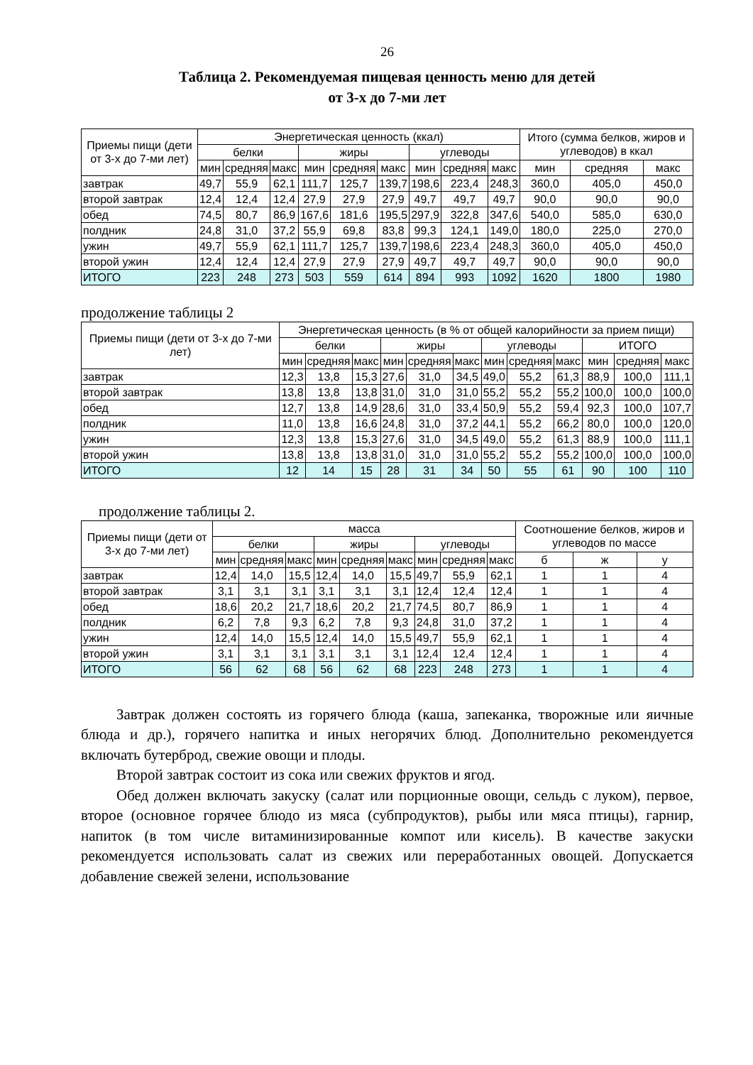26
Таблица 2. Рекомендуемая пищевая ценность меню для детей
от 3-х до 7-ми лет
| Приемы пищи (дети от 3-х до 7-ми лет) | Энергетическая ценность (ккал) | | | | | | | | | Итого (сумма белков, жиров и углеводов) в ккал | | |
| --- | --- | --- | --- | --- | --- | --- | --- | --- | --- | --- | --- | --- |
| | белки | | | жиры | | | углеводы | | | | | |
| | мин | средняя | макс | мин | средняя | макс | мин | средняя | макс | мин | средняя | макс |
| завтрак | 49,7 | 55,9 | 62,1 | 111,7 | 125,7 | 139,7 | 198,6 | 223,4 | 248,3 | 360,0 | 405,0 | 450,0 |
| второй завтрак | 12,4 | 12,4 | 12,4 | 27,9 | 27,9 | 27,9 | 49,7 | 49,7 | 49,7 | 90,0 | 90,0 | 90,0 |
| обед | 74,5 | 80,7 | 86,9 | 167,6 | 181,6 | 195,5 | 297,9 | 322,8 | 347,6 | 540,0 | 585,0 | 630,0 |
| полдник | 24,8 | 31,0 | 37,2 | 55,9 | 69,8 | 83,8 | 99,3 | 124,1 | 149,0 | 180,0 | 225,0 | 270,0 |
| ужин | 49,7 | 55,9 | 62,1 | 111,7 | 125,7 | 139,7 | 198,6 | 223,4 | 248,3 | 360,0 | 405,0 | 450,0 |
| второй ужин | 12,4 | 12,4 | 12,4 | 27,9 | 27,9 | 27,9 | 49,7 | 49,7 | 49,7 | 90,0 | 90,0 | 90,0 |
| ИТОГО | 223 | 248 | 273 | 503 | 559 | 614 | 894 | 993 | 1092 | 1620 | 1800 | 1980 |
продолжение таблицы 2
| Приемы пищи (дети от 3-х до 7-ми лет) | Энергетическая ценность (в % от общей калорийности за прием пищи) | | | | | | | | | | | |
| --- | --- | --- | --- | --- | --- | --- | --- | --- | --- | --- | --- | --- |
| | белки | | | жиры | | | углеводы | | | ИТОГО | | |
| | мин | средняя | макс | мин | средняя | макс | мин | средняя | макс | мин | средняя | макс |
| завтрак | 12,3 | 13,8 | 15,3 | 27,6 | 31,0 | 34,5 | 49,0 | 55,2 | 61,3 | 88,9 | 100,0 | 111,1 |
| второй завтрак | 13,8 | 13,8 | 13,8 | 31,0 | 31,0 | 31,0 | 55,2 | 55,2 | 55,2 | 100,0 | 100,0 | 100,0 |
| обед | 12,7 | 13,8 | 14,9 | 28,6 | 31,0 | 33,4 | 50,9 | 55,2 | 59,4 | 92,3 | 100,0 | 107,7 |
| полдник | 11,0 | 13,8 | 16,6 | 24,8 | 31,0 | 37,2 | 44,1 | 55,2 | 66,2 | 80,0 | 100,0 | 120,0 |
| ужин | 12,3 | 13,8 | 15,3 | 27,6 | 31,0 | 34,5 | 49,0 | 55,2 | 61,3 | 88,9 | 100,0 | 111,1 |
| второй ужин | 13,8 | 13,8 | 13,8 | 31,0 | 31,0 | 31,0 | 55,2 | 55,2 | 55,2 | 100,0 | 100,0 | 100,0 |
| ИТОГО | 12 | 14 | 15 | 28 | 31 | 34 | 50 | 55 | 61 | 90 | 100 | 110 |
продолжение таблицы 2.
| Приемы пищи (дети от 3-х до 7-ми лет) | масса | | | | | | | | | Соотношение белков, жиров и углеводов по массе | | |
| --- | --- | --- | --- | --- | --- | --- | --- | --- | --- | --- | --- | --- |
| | белки | | | жиры | | | углеводы | | | | | |
| | мин | средняя | макс | мин | средняя | макс | мин | средняя | макс | б | ж | у |
| завтрак | 12,4 | 14,0 | 15,5 | 12,4 | 14,0 | 15,5 | 49,7 | 55,9 | 62,1 | 1 | 1 | 4 |
| второй завтрак | 3,1 | 3,1 | 3,1 | 3,1 | 3,1 | 3,1 | 12,4 | 12,4 | 12,4 | 1 | 1 | 4 |
| обед | 18,6 | 20,2 | 21,7 | 18,6 | 20,2 | 21,7 | 74,5 | 80,7 | 86,9 | 1 | 1 | 4 |
| полдник | 6,2 | 7,8 | 9,3 | 6,2 | 7,8 | 9,3 | 24,8 | 31,0 | 37,2 | 1 | 1 | 4 |
| ужин | 12,4 | 14,0 | 15,5 | 12,4 | 14,0 | 15,5 | 49,7 | 55,9 | 62,1 | 1 | 1 | 4 |
| второй ужин | 3,1 | 3,1 | 3,1 | 3,1 | 3,1 | 3,1 | 12,4 | 12,4 | 12,4 | 1 | 1 | 4 |
| ИТОГО | 56 | 62 | 68 | 56 | 62 | 68 | 223 | 248 | 273 | 1 | 1 | 4 |
Завтрак должен состоять из горячего блюда (каша, запеканка, творожные или яичные блюда и др.), горячего напитка и иных негорячих блюд. Дополнительно рекомендуется включать бутерброд, свежие овощи и плоды.
Второй завтрак состоит из сока или свежих фруктов и ягод.
Обед должен включать закуску (салат или порционные овощи, сельдь с луком), первое, второе (основное горячее блюдо из мяса (субпродуктов), рыбы или мяса птицы), гарнир, напиток (в том числе витаминизированные компот или кисель). В качестве закуски рекомендуется использовать салат из свежих или переработанных овощей. Допускается добавление свежей зелени, использование